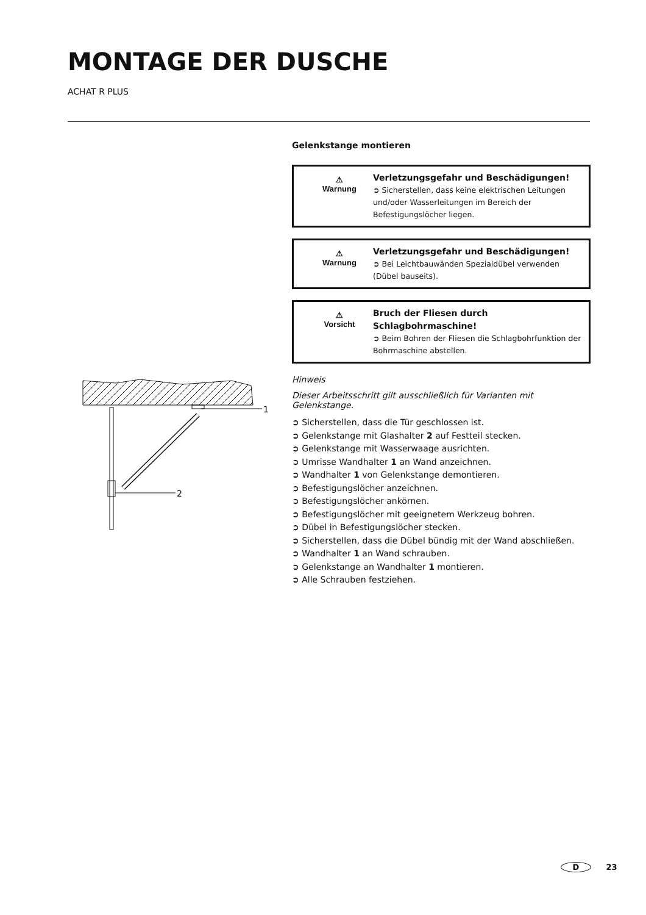MONTAGE DER DUSCHE
ACHAT R PLUS
1
2
Gelenkstange montieren
⚠
Warnung
Verletzungsgefahr und Beschädigungen!
➲ Sicherstellen, dass keine elektrischen Leitungen und/oder Wasserleitungen im Bereich der Befestigungslöcher liegen.
⚠
Warnung
Verletzungsgefahr und Beschädigungen!
➲ Bei Leichtbauwänden Spezialdübel verwenden (Dübel bauseits).
⚠
Vorsicht
Bruch der Fliesen durch Schlagbohrmaschine!
➲ Beim Bohren der Fliesen die Schlagbohrfunktion der Bohrmaschine abstellen.
Hinweis
Dieser Arbeitsschritt gilt ausschließlich für Varianten mit Gelenkstange.
➲ Sicherstellen, dass die Tür geschlossen ist.
➲ Gelenkstange mit Glashalter 2 auf Festteil stecken.
➲ Gelenkstange mit Wasserwaage ausrichten.
➲ Umrisse Wandhalter 1 an Wand anzeichnen.
➲ Wandhalter 1 von Gelenkstange demontieren.
➲ Befestigungslöcher anzeichnen.
➲ Befestigungslöcher ankörnen.
➲ Befestigungslöcher mit geeignetem Werkzeug bohren.
➲ Dübel in Befestigungslöcher stecken.
➲ Sicherstellen, dass die Dübel bündig mit der Wand abschließen.
➲ Wandhalter 1 an Wand schrauben.
➲ Gelenkstange an Wandhalter 1 montieren.
➲ Alle Schrauben festziehen.
D 23